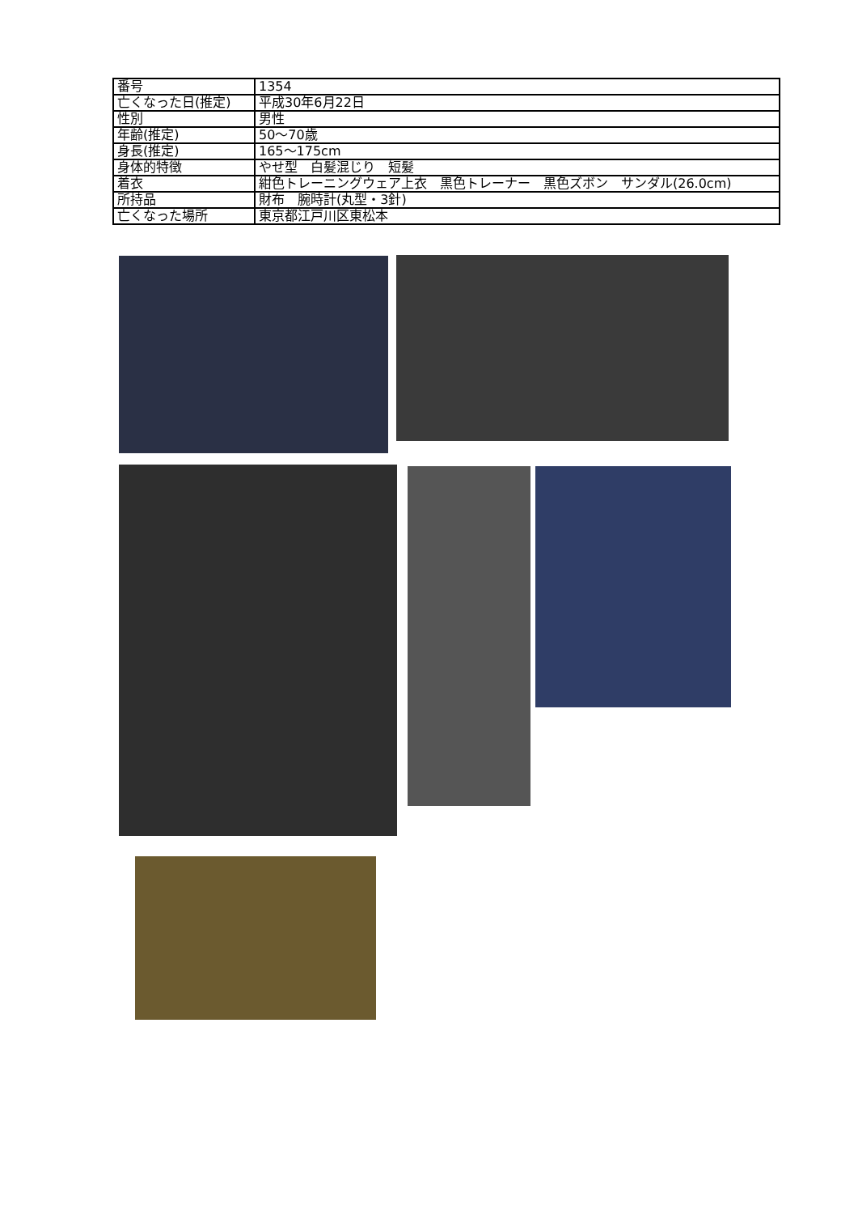| 番号 | 1354 |
| 亡くなった日(推定) | 平成30年6月22日 |
| 性別 | 男性 |
| 年齢(推定) | 50～70歳 |
| 身長(推定) | 165～175cm |
| 身体的特徴 | やせ型 白髪混じり 短髪 |
| 着衣 | 紺色トレーニングウェア上衣 黒色トレーナー 黒色ズボン サンダル(26.0cm) |
| 所持品 | 財布 腕時計(丸型・3針) |
| 亡くなった場所 | 東京都江戸川区東松本 |